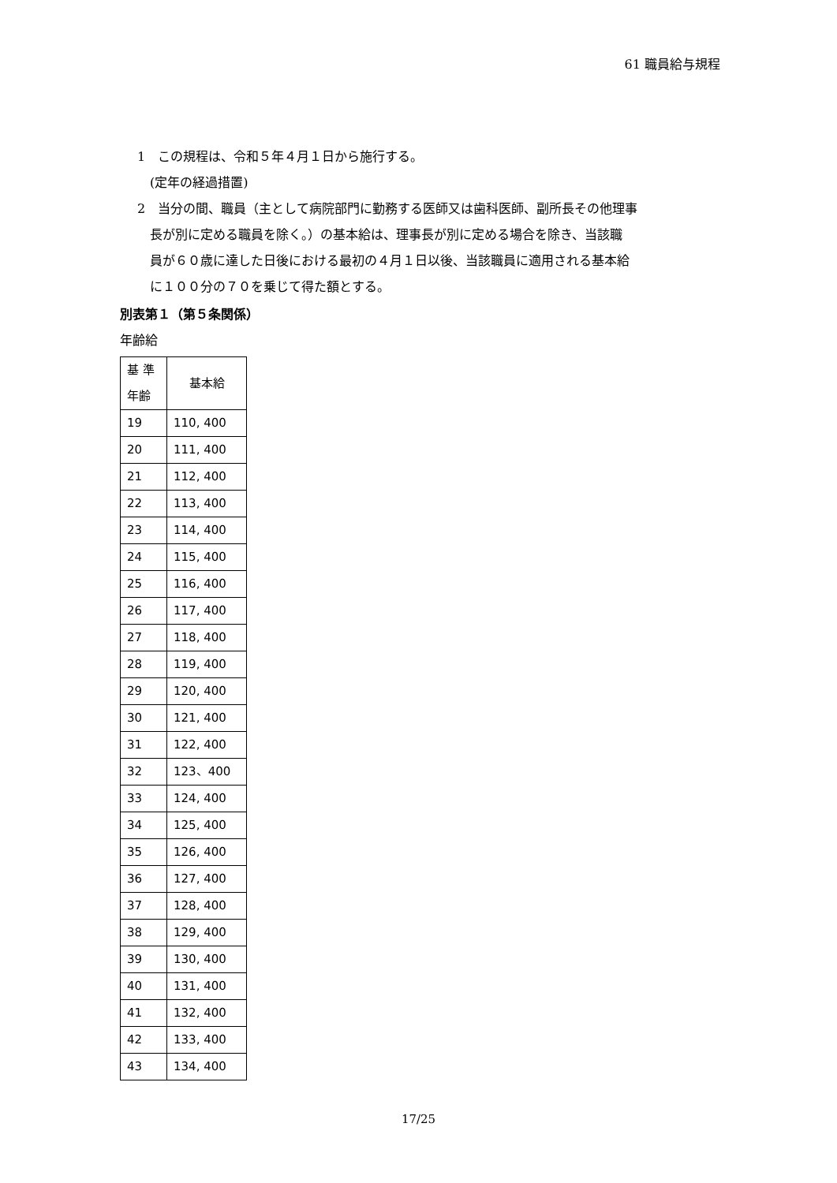61 職員給与規程
1　この規程は、令和５年４月１日から施行する。
　(定年の経過措置)
2　当分の間、職員（主として病院部門に勤務する医師又は歯科医師、副所長その他理事
　長が別に定める職員を除く。）の基本給は、理事長が別に定める場合を除き、当該職
　員が６０歳に達した日後における最初の４月１日以後、当該職員に適用される基本給
　に１００分の７０を乗じて得た額とする。
別表第１（第５条関係）
年齢給
| 基 準 年齢 | 基本給 |
| --- | --- |
| 19 | 110, 400 |
| 20 | 111, 400 |
| 21 | 112, 400 |
| 22 | 113, 400 |
| 23 | 114, 400 |
| 24 | 115, 400 |
| 25 | 116, 400 |
| 26 | 117, 400 |
| 27 | 118, 400 |
| 28 | 119, 400 |
| 29 | 120, 400 |
| 30 | 121, 400 |
| 31 | 122, 400 |
| 32 | 123、400 |
| 33 | 124, 400 |
| 34 | 125, 400 |
| 35 | 126, 400 |
| 36 | 127, 400 |
| 37 | 128, 400 |
| 38 | 129, 400 |
| 39 | 130, 400 |
| 40 | 131, 400 |
| 41 | 132, 400 |
| 42 | 133, 400 |
| 43 | 134, 400 |
17/25